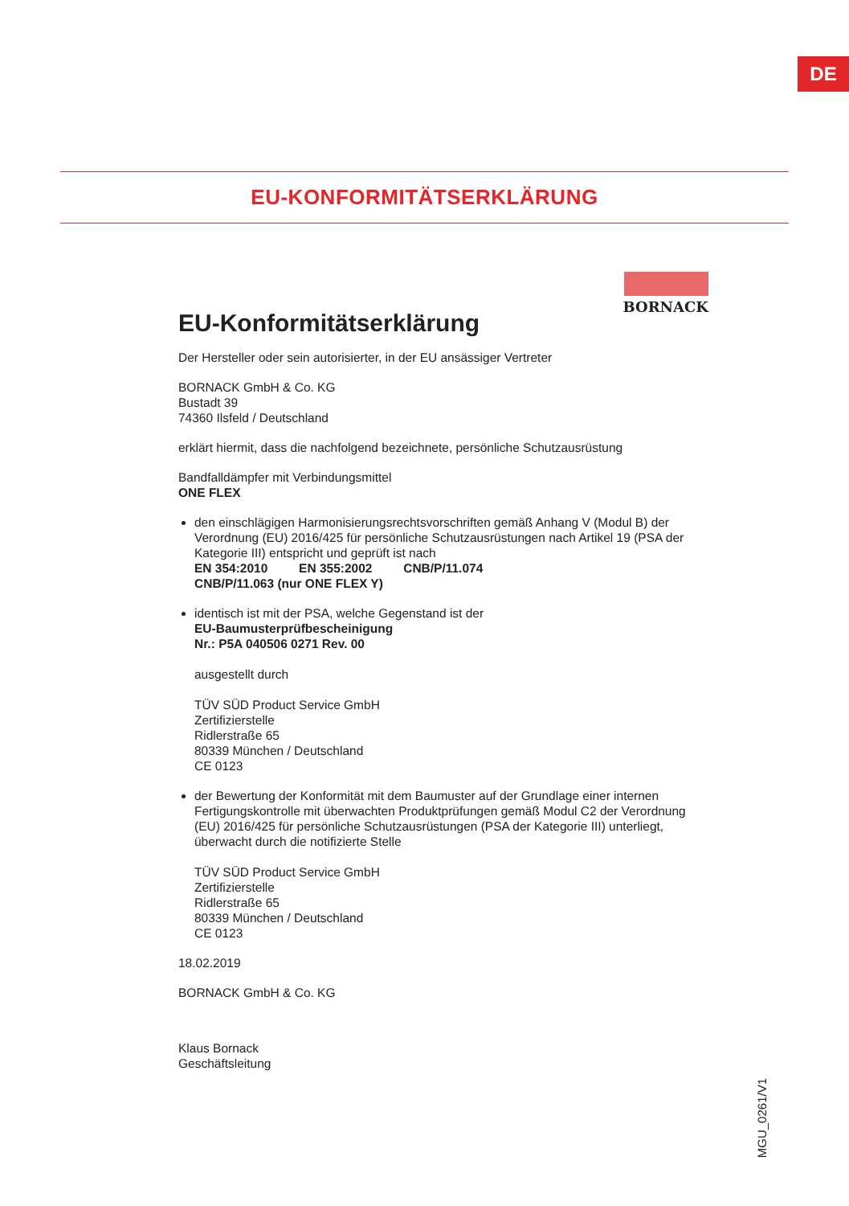DE
EU-KONFORMITÄTSERKLÄRUNG
BORNACK
EU-Konformitätserklärung
Der Hersteller oder sein autorisierter, in der EU ansässiger Vertreter
BORNACK GmbH & Co. KG
Bustadt 39
74360 Ilsfeld / Deutschland
erklärt hiermit, dass die nachfolgend bezeichnete, persönliche Schutzausrüstung
Bandfalldämpfer mit Verbindungsmittel
ONE FLEX
den einschlägigen Harmonisierungsrechtsvorschriften gemäß Anhang V (Modul B) der Verordnung (EU) 2016/425 für persönliche Schutzausrüstungen nach Artikel 19 (PSA der Kategorie III) entspricht und geprüft ist nach
EN 354:2010 EN 355:2002 CNB/P/11.074
CNB/P/11.063 (nur ONE FLEX Y)
identisch ist mit der PSA, welche Gegenstand ist der
EU-Baumusterprüfbescheinigung
Nr.: P5A 040506 0271 Rev. 00
ausgestellt durch
TÜV SÜD Product Service GmbH
Zertifizierstelle
Ridlerstraße 65
80339 München / Deutschland
CE 0123
der Bewertung der Konformität mit dem Baumuster auf der Grundlage einer internen Fertigungskontrolle mit überwachten Produktprüfungen gemäß Modul C2 der Verordnung (EU) 2016/425 für persönliche Schutzausrüstungen (PSA der Kategorie III) unterliegt, überwacht durch die notifizierte Stelle
TÜV SÜD Product Service GmbH
Zertifizierstelle
Ridlerstraße 65
80339 München / Deutschland
CE 0123
18.02.2019
BORNACK GmbH & Co. KG
Klaus Bornack
Geschäftsleitung
MGU_0261/V1